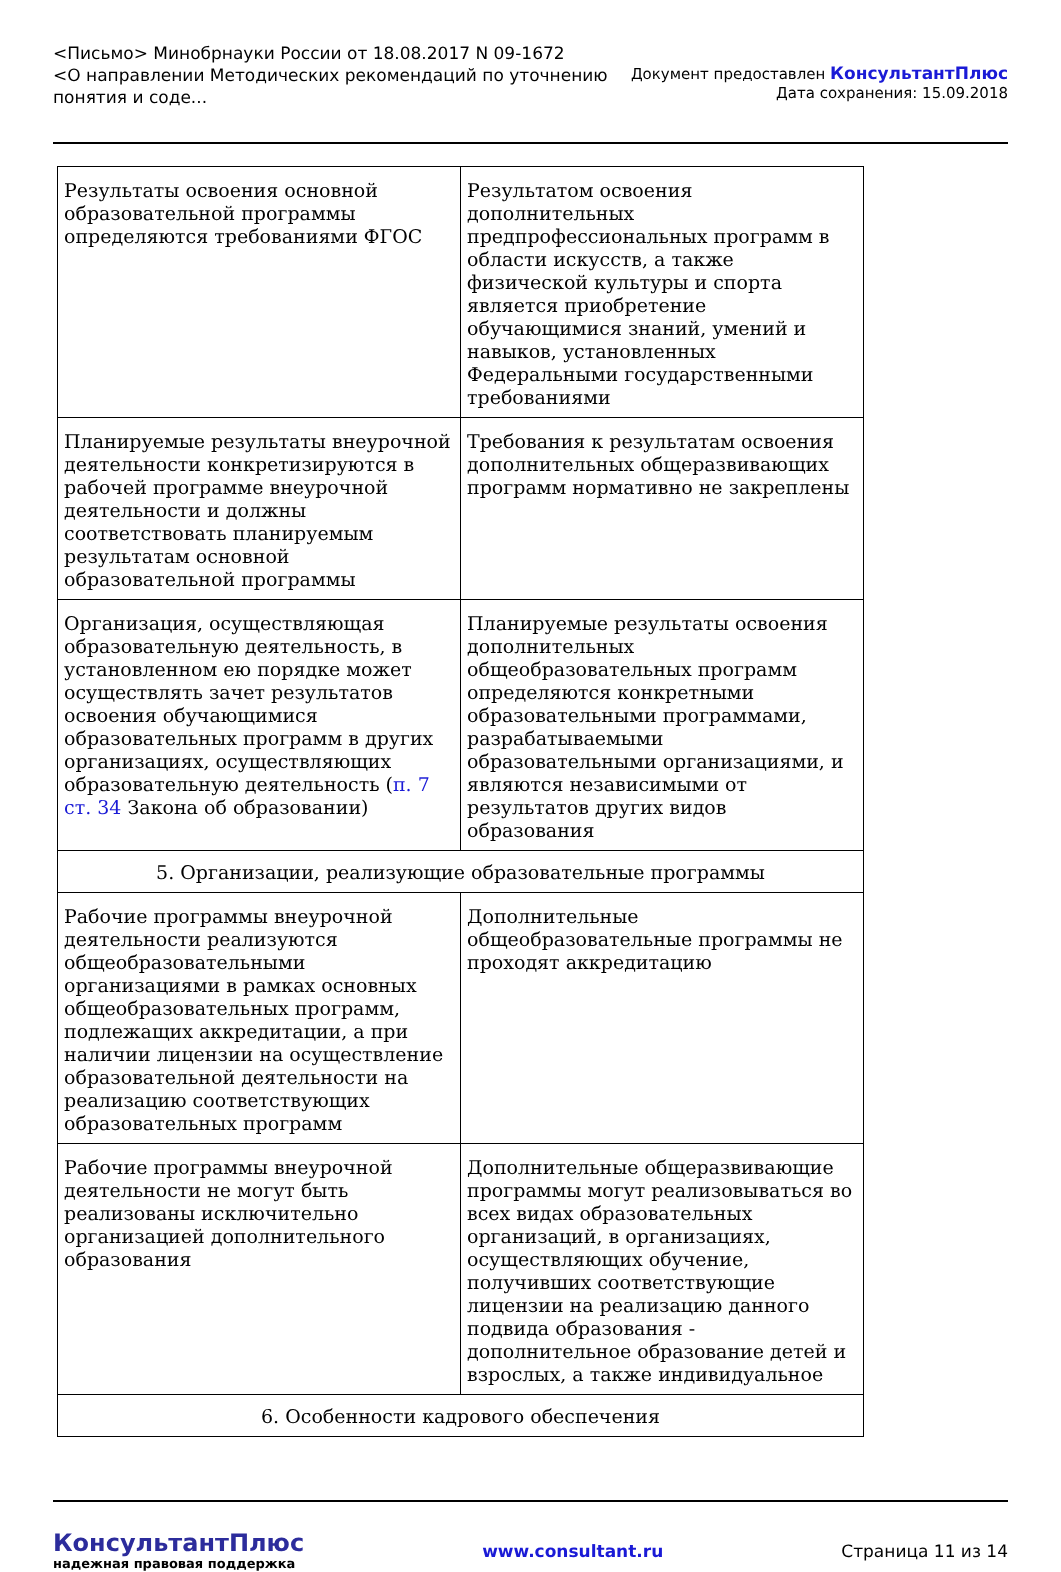<Письмо> Минобрнауки России от 18.08.2017 N 09-1672
<О направлении Методических рекомендаций по уточнению
понятия и соде...
Документ предоставлен КонсультантПлюс
Дата сохранения: 15.09.2018
| Результаты освоения основной образовательной программы определяются требованиями ФГОС | Результатом освоения дополнительных предпрофессиональных программ в области искусств, а также физической культуры и спорта является приобретение обучающимися знаний, умений и навыков, установленных Федеральными государственными требованиями |
| Планируемые результаты внеурочной деятельности конкретизируются в рабочей программе внеурочной деятельности и должны соответствовать планируемым результатам основной образовательной программы | Требования к результатам освоения дополнительных общеразвивающих программ нормативно не закреплены |
| Организация, осуществляющая образовательную деятельность, в установленном ею порядке может осуществлять зачет результатов освоения обучающимися образовательных программ в других организациях, осуществляющих образовательную деятельность ( п. 7 ст. 34 Закона об образовании) | Планируемые результаты освоения дополнительных общеобразовательных программ определяются конкретными образовательными программами, разрабатываемыми образовательными организациями, и являются независимыми от результатов других видов образования |
| 5. Организации, реализующие образовательные программы | |
| Рабочие программы внеурочной деятельности реализуются общеобразовательными организациями в рамках основных общеобразовательных программ, подлежащих аккредитации, а при наличии лицензии на осуществление образовательной деятельности на реализацию соответствующих образовательных программ | Дополнительные общеобразовательные программы не проходят аккредитацию |
| Рабочие программы внеурочной деятельности не могут быть реализованы исключительно организацией дополнительного образования | Дополнительные общеразвивающие программы могут реализовываться во всех видах образовательных организаций, в организациях, осуществляющих обучение, получивших соответствующие лицензии на реализацию данного подвида образования - дополнительное образование детей и взрослых, а также индивидуальное |
| 6. Особенности кадрового обеспечения | |
КонсультантПлюс
надежная правовая поддержка
www.consultant.ru Страница 11 из 14